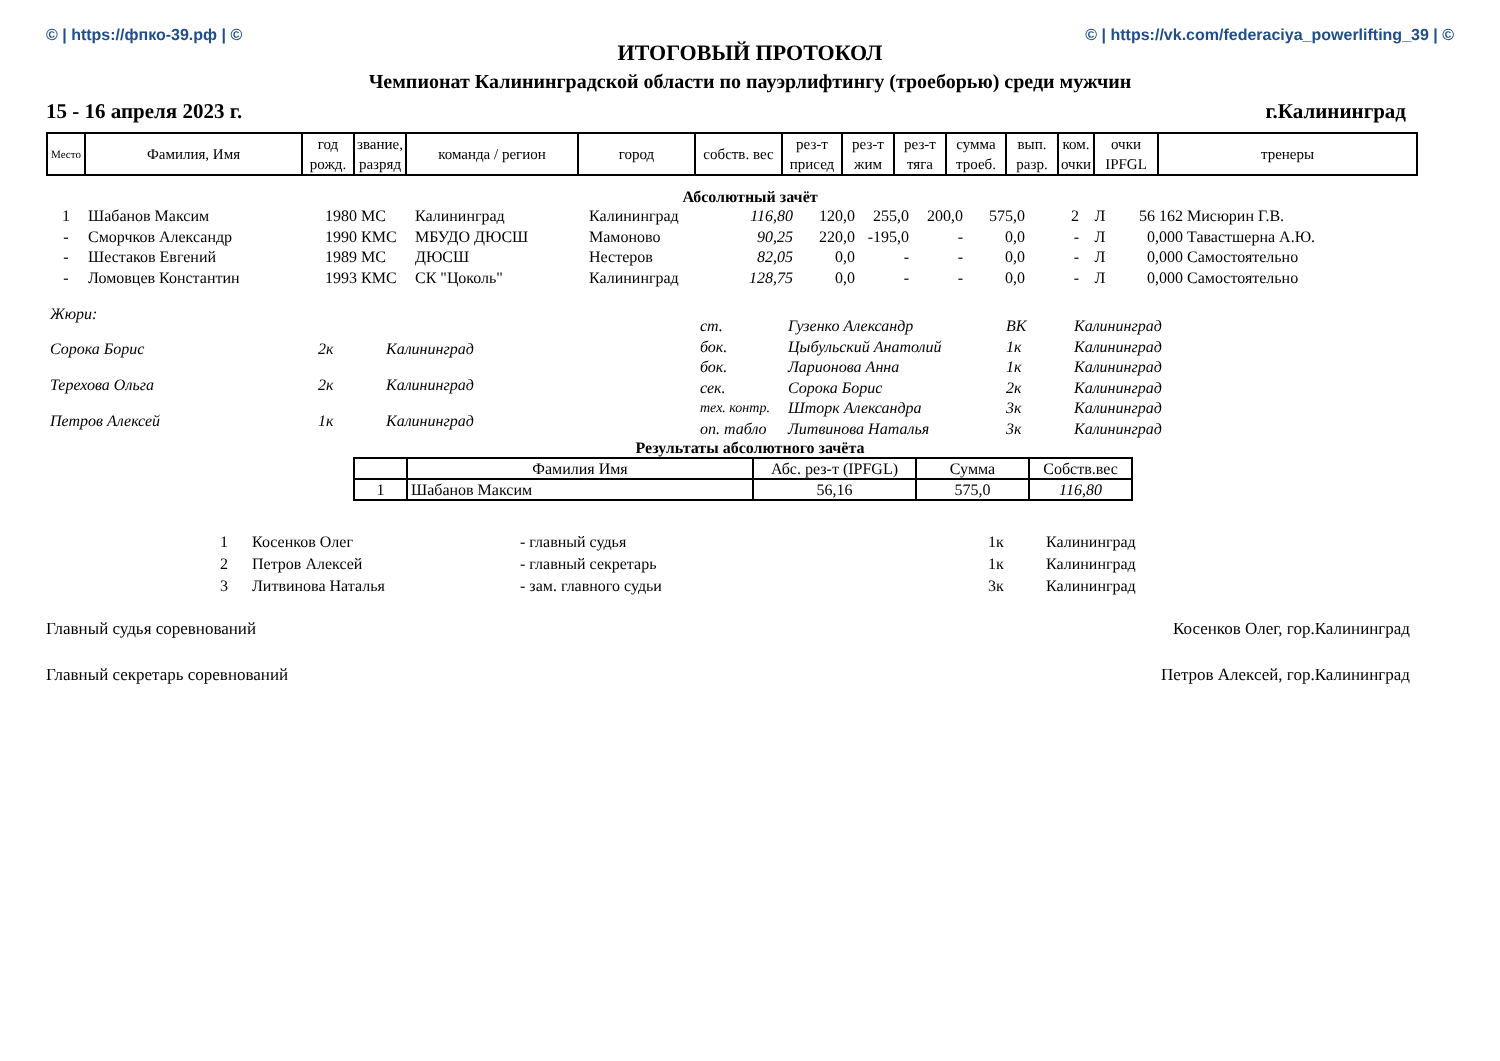© | https://фпко-39.рф | © © | https://vk.com/federaciya_powerlifting_39 | ©
ИТОГОВЫЙ ПРОТОКОЛ
Чемпионат Калининградской области по пауэрлифтингу (троеборью) среди мужчин
15 - 16 апреля 2023 г. г.Калининград
| Место | Фамилия, Имя | год рожд. | звание, разряд | команда / регион | город | собств. вес | рез-т присед | рез-т жим | рез-т тяга | сумма троеб. | вып. разр. | ком. очки | очки IPFGL | тренеры |
| --- | --- | --- | --- | --- | --- | --- | --- | --- | --- | --- | --- | --- | --- | --- |
Абсолютный зачёт
| 1 | Шабанов Максим | 1980 | МС | Калининград | Калининград | 116,80 | 120,0 | 255,0 | 200,0 | 575,0 | 2 | Л | 56 162 | Мисюрин Г.В. |
| - | Сморчков Александр | 1990 | КМС | МБУДО ДЮСШ | Мамоново | 90,25 | 220,0 | -195,0 | - | 0,0 | - | Л | 0,000 | Тавастшерна А.Ю. |
| - | Шестаков Евгений | 1989 | МС | ДЮСШ | Нестеров | 82,05 | 0,0 | - | - | 0,0 | - | Л | 0,000 | Самостоятельно |
| - | Ломовцев Константин | 1993 | КМС | СК "Цоколь" | Калининград | 128,75 | 0,0 | - | - | 0,0 | - | Л | 0,000 | Самостоятельно |
| Жюри: | | |
| Сорока Борис | 2к | Калининград |
| Терехова Ольга | 2к | Калининград |
| Петров Алексей | 1к | Калининград |
| ст. | Гузенко Александр | ВК | Калининград |
| бок. | Цыбульский Анатолий | 1к | Калининград |
| бок. | Ларионова Анна | 1к | Калининград |
| сек. | Сорока Борис | 2к | Калининград |
| тех. контр. | Шторк Александра | 3к | Калининград |
| оп. табло | Литвинова Наталья | 3к | Калининград |
Результаты абсолютного зачёта
| | Фамилия Имя | Абс. рез-т (IPFGL) | Сумма | Собств.вес |
| 1 | Шабанов Максим | 56,16 | 575,0 | 116,80 |
| 1 | Косенков Олег | - главный судья | 1к | Калининград |
| 2 | Петров Алексей | - главный секретарь | 1к | Калининград |
| 3 | Литвинова Наталья | - зам. главного судьи | 3к | Калининград |
Главный судья соревнований Косенков Олег, гор.Калининград
Главный секретарь соревнований Петров Алексей, гор.Калининград